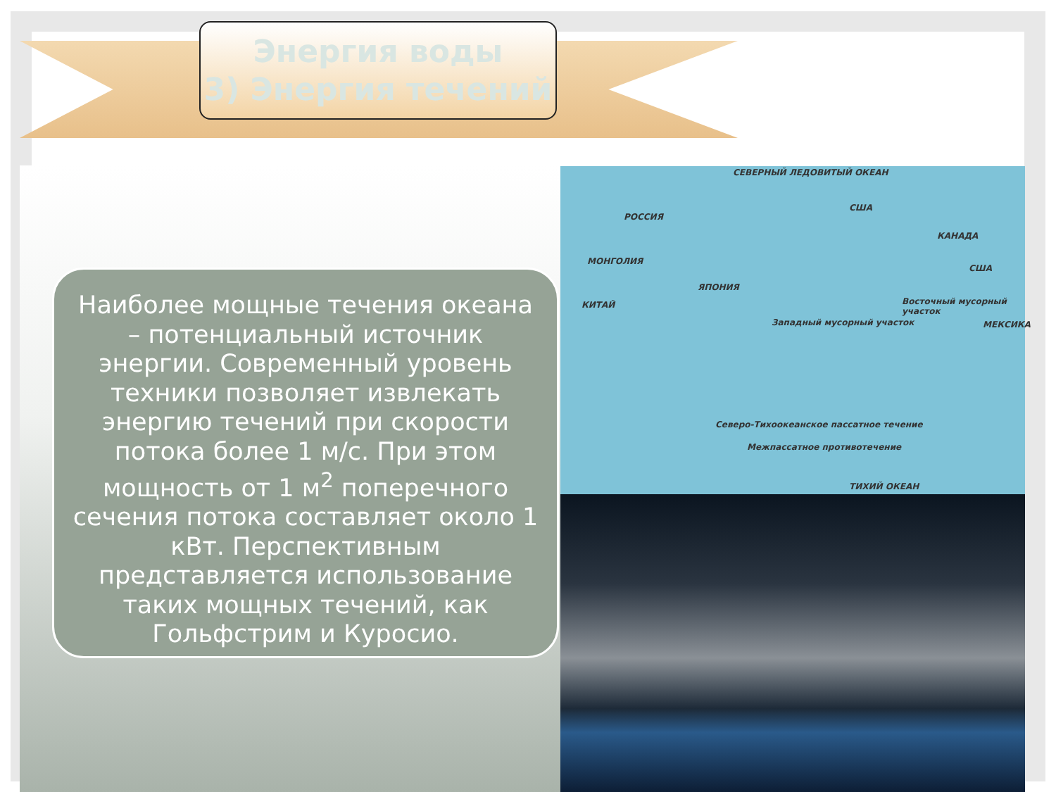Энергия воды
3) Энергия течений
Наиболее мощные течения океана – потенциальный источник энергии. Современный уровень техники позволяет извлекать энергию течений при скорости потока более 1 м/с. При этом мощность от 1 м<sup>2</sup> поперечного сечения потока составляет около 1 кВт. Перспективным представляется использование таких мощных течений, как Гольфстрим и Куросио.
СЕВЕРНЫЙ ЛЕДОВИТЫЙ ОКЕАН
РОССИЯ
США
КАНАДА
МОНГОЛИЯ
КИТАЙ
ЯПОНИЯ
США
Западный мусорный участок
Восточный мусорный участок
МЕКСИКА
Северо-Тихоокеанское пассатное течение
Межпассатное противотечение
ТИХИЙ ОКЕАН